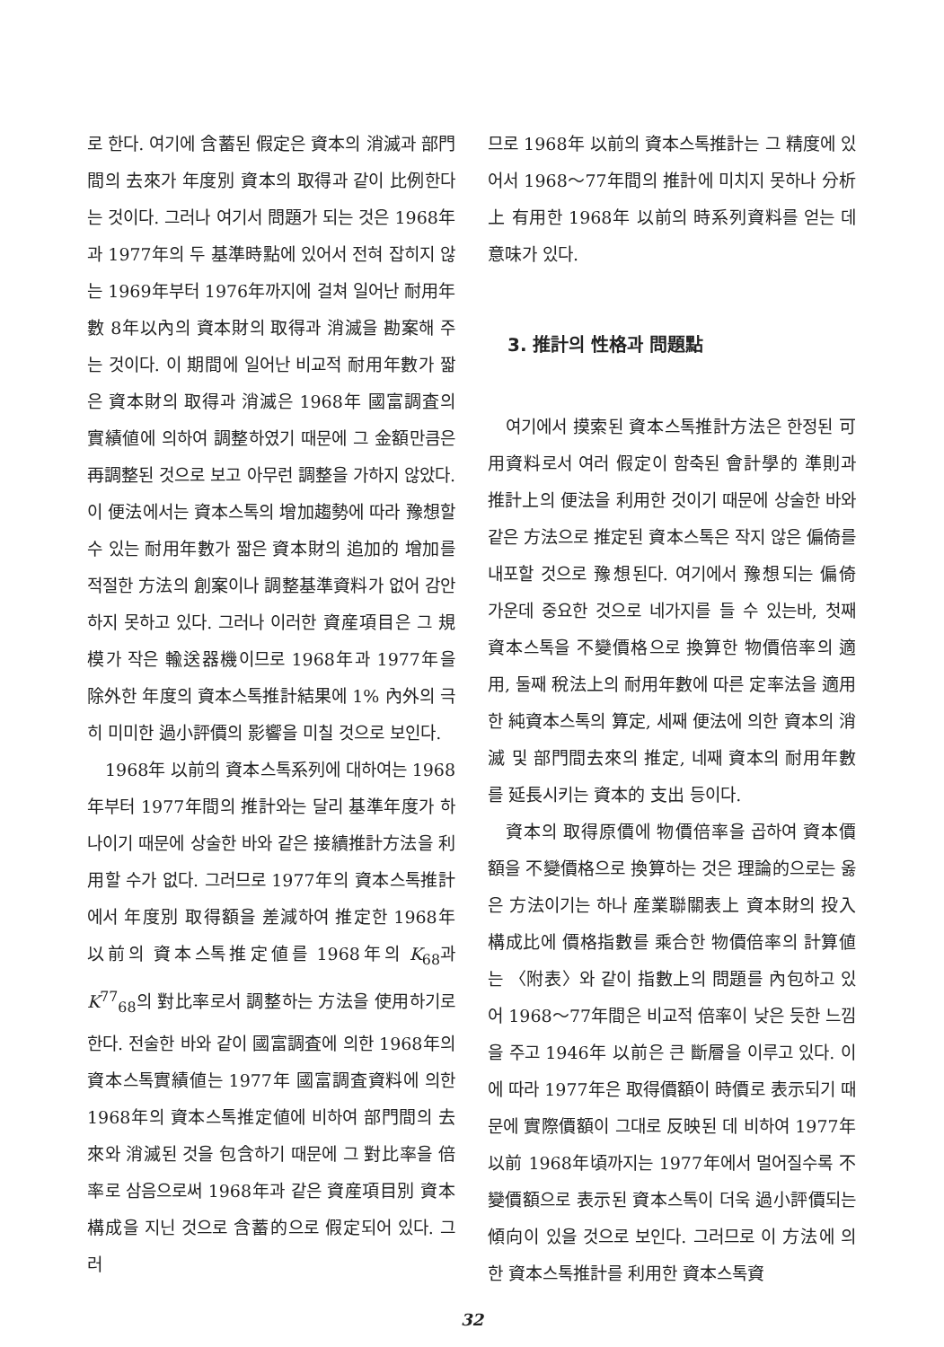로 한다. 여기에 含蓄된 假定은 資本의 消滅과 部門間의 去來가 年度別 資本의 取得과 같이 比例한다는 것이다. 그러나 여기서 問題가 되는 것은 1968年과 1977年의 두 基準時點에 있어서 전혀 잡히지 않는 1969年부터 1976年까지에 걸쳐 일어난 耐用年數 8年以內의 資本財의 取得과 消滅을 勘案해 주는 것이다. 이 期間에 일어난 비교적 耐用年數가 짧은 資本財의 取得과 消滅은 1968年 國富調査의 實績値에 의하여 調整하였기 때문에 그 金額만큼은 再調整된 것으로 보고 아무런 調整을 가하지 않았다. 이 便法에서는 資本스톡의 增加趨勢에 따라 豫想할 수 있는 耐用年數가 짧은 資本財의 追加的 增加를 적절한 方法의 創案이나 調整基準資料가 없어 감안하지 못하고 있다. 그러나 이러한 資産項目은 그 規模가 작은 輸送器機이므로 1968年과 1977年을 除外한 年度의 資本스톡推計結果에 1% 內外의 극히 미미한 過小評價의 影響을 미칠 것으로 보인다.
1968年 以前의 資本스톡系列에 대하여는 1968年부터 1977年間의 推計와는 달리 基準年度가 하나이기 때문에 상술한 바와 같은 接續推計方法을 利用할 수가 없다. 그러므로 1977年의 資本스톡推計에서 年度別 取得額을 差減하여 推定한 1968年 以前의 資本스톡推定値를 1968年의 K<sub>68</sub>과 K<sup>77</sup><sub>68</sub>의 對比率로서 調整하는 方法을 使用하기로 한다. 전술한 바와 같이 國富調査에 의한 1968年의 資本스톡實績値는 1977年 國富調査資料에 의한 1968年의 資本스톡推定値에 비하여 部門間의 去來와 消滅된 것을 包含하기 때문에 그 對比率을 倍率로 삼음으로써 1968年과 같은 資産項目別 資本構成을 지닌 것으로 含蓄的으로 假定되어 있다. 그러
므로 1968年 以前의 資本스톡推計는 그 精度에 있어서 1968～77年間의 推計에 미치지 못하나 分析上 有用한 1968年 以前의 時系列資料를 얻는 데 意味가 있다.
3. 推計의 性格과 問題點
여기에서 摸索된 資本스톡推計方法은 한정된 可用資料로서 여러 假定이 함축된 會計學的 準則과 推計上의 便法을 利用한 것이기 때문에 상술한 바와 같은 方法으로 推定된 資本스톡은 작지 않은 偏倚를 내포할 것으로 豫想된다. 여기에서 豫想되는 偏倚 가운데 중요한 것으로 네가지를 들 수 있는바, 첫째 資本스톡을 不變價格으로 換算한 物價倍率의 適用, 둘째 稅法上의 耐用年數에 따른 定率法을 適用한 純資本스톡의 算定, 세째 便法에 의한 資本의 消滅 및 部門間去來의 推定, 네째 資本의 耐用年數를 延長시키는 資本的 支出 등이다.
資本의 取得原價에 物價倍率을 곱하여 資本價額을 不變價格으로 換算하는 것은 理論的으로는 옳은 方法이기는 하나 産業聯關表上 資本財의 投入構成比에 價格指數를 乘合한 物價倍率의 計算値는 〈附表〉와 같이 指數上의 問題를 內包하고 있어 1968～77年間은 비교적 倍率이 낮은 듯한 느낌을 주고 1946年 以前은 큰 斷層을 이루고 있다. 이에 따라 1977年은 取得價額이 時價로 表示되기 때문에 實際價額이 그대로 反映된 데 비하여 1977年 以前 1968年頃까지는 1977年에서 멀어질수록 不變價額으로 表示된 資本스톡이 더욱 過小評價되는 傾向이 있을 것으로 보인다. 그러므로 이 方法에 의한 資本스톡推計를 利用한 資本스톡資
32